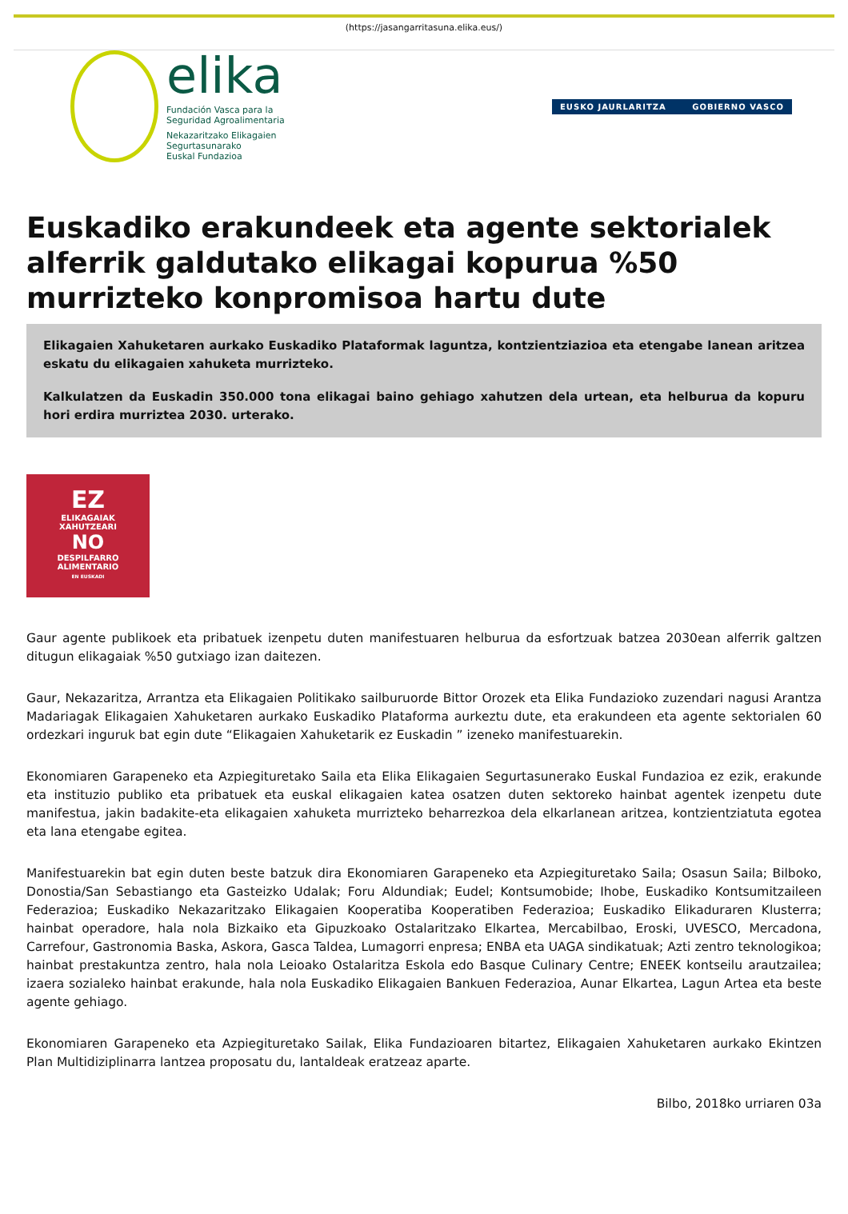(https://jasangarritasuna.elika.eus/)
elika
Fundación Vasca para la
Seguridad Agroalimentaria
Nekazaritzako Elikagaien
Segurtasunarako
Euskal Fundazioa
EUSKO JAURLARITZA GOBIERNO VASCO
Euskadiko erakundeek eta agente sektorialek alferrik galdutako elikagai kopurua %50 murrizteko konpromisoa hartu dute
Elikagaien Xahuketaren aurkako Euskadiko Plataformak laguntza, kontzientziazioa eta etengabe lanean aritzea eskatu du elikagaien xahuketa murrizteko.
Kalkulatzen da Euskadin 350.000 tona elikagai baino gehiago xahutzen dela urtean, eta helburua da kopuru hori erdira murriztea 2030. urterako.
EZ
ELIKAGAIAK
XAHUTZEARI
NO
DESPILFARRO
ALIMENTARIO
EN EUSKADI
Gaur agente publikoek eta pribatuek izenpetu duten manifestuaren helburua da esfortzuak batzea 2030ean alferrik galtzen ditugun elikagaiak %50 gutxiago izan daitezen.
Gaur, Nekazaritza, Arrantza eta Elikagaien Politikako sailburuorde Bittor Orozek eta Elika Fundazioko zuzendari nagusi Arantza Madariagak Elikagaien Xahuketaren aurkako Euskadiko Plataforma aurkeztu dute, eta erakundeen eta agente sektorialen 60 ordezkari inguruk bat egin dute “Elikagaien Xahuketarik ez Euskadin ” izeneko manifestuarekin.
Ekonomiaren Garapeneko eta Azpiegituretako Saila eta Elika Elikagaien Segurtasunerako Euskal Fundazioa ez ezik, erakunde eta instituzio publiko eta pribatuek eta euskal elikagaien katea osatzen duten sektoreko hainbat agentek izenpetu dute manifestua, jakin badakite-eta elikagaien xahuketa murrizteko beharrezkoa dela elkarlanean aritzea, kontzientziatuta egotea eta lana etengabe egitea.
Manifestuarekin bat egin duten beste batzuk dira Ekonomiaren Garapeneko eta Azpiegituretako Saila; Osasun Saila; Bilboko, Donostia/San Sebastiango eta Gasteizko Udalak; Foru Aldundiak; Eudel; Kontsumobide; Ihobe, Euskadiko Kontsumitzaileen Federazioa; Euskadiko Nekazaritzako Elikagaien Kooperatiba Kooperatiben Federazioa; Euskadiko Elikaduraren Klusterra; hainbat operadore, hala nola Bizkaiko eta Gipuzkoako Ostalaritzako Elkartea, Mercabilbao, Eroski, UVESCO, Mercadona, Carrefour, Gastronomia Baska, Askora, Gasca Taldea, Lumagorri enpresa; ENBA eta UAGA sindikatuak; Azti zentro teknologikoa; hainbat prestakuntza zentro, hala nola Leioako Ostalaritza Eskola edo Basque Culinary Centre; ENEEK kontseilu arautzailea; izaera sozialeko hainbat erakunde, hala nola Euskadiko Elikagaien Bankuen Federazioa, Aunar Elkartea, Lagun Artea eta beste agente gehiago.
Ekonomiaren Garapeneko eta Azpiegituretako Sailak, Elika Fundazioaren bitartez, Elikagaien Xahuketaren aurkako Ekintzen Plan Multidiziplinarra lantzea proposatu du, lantaldeak eratzeaz aparte.
Bilbo, 2018ko urriaren 03a